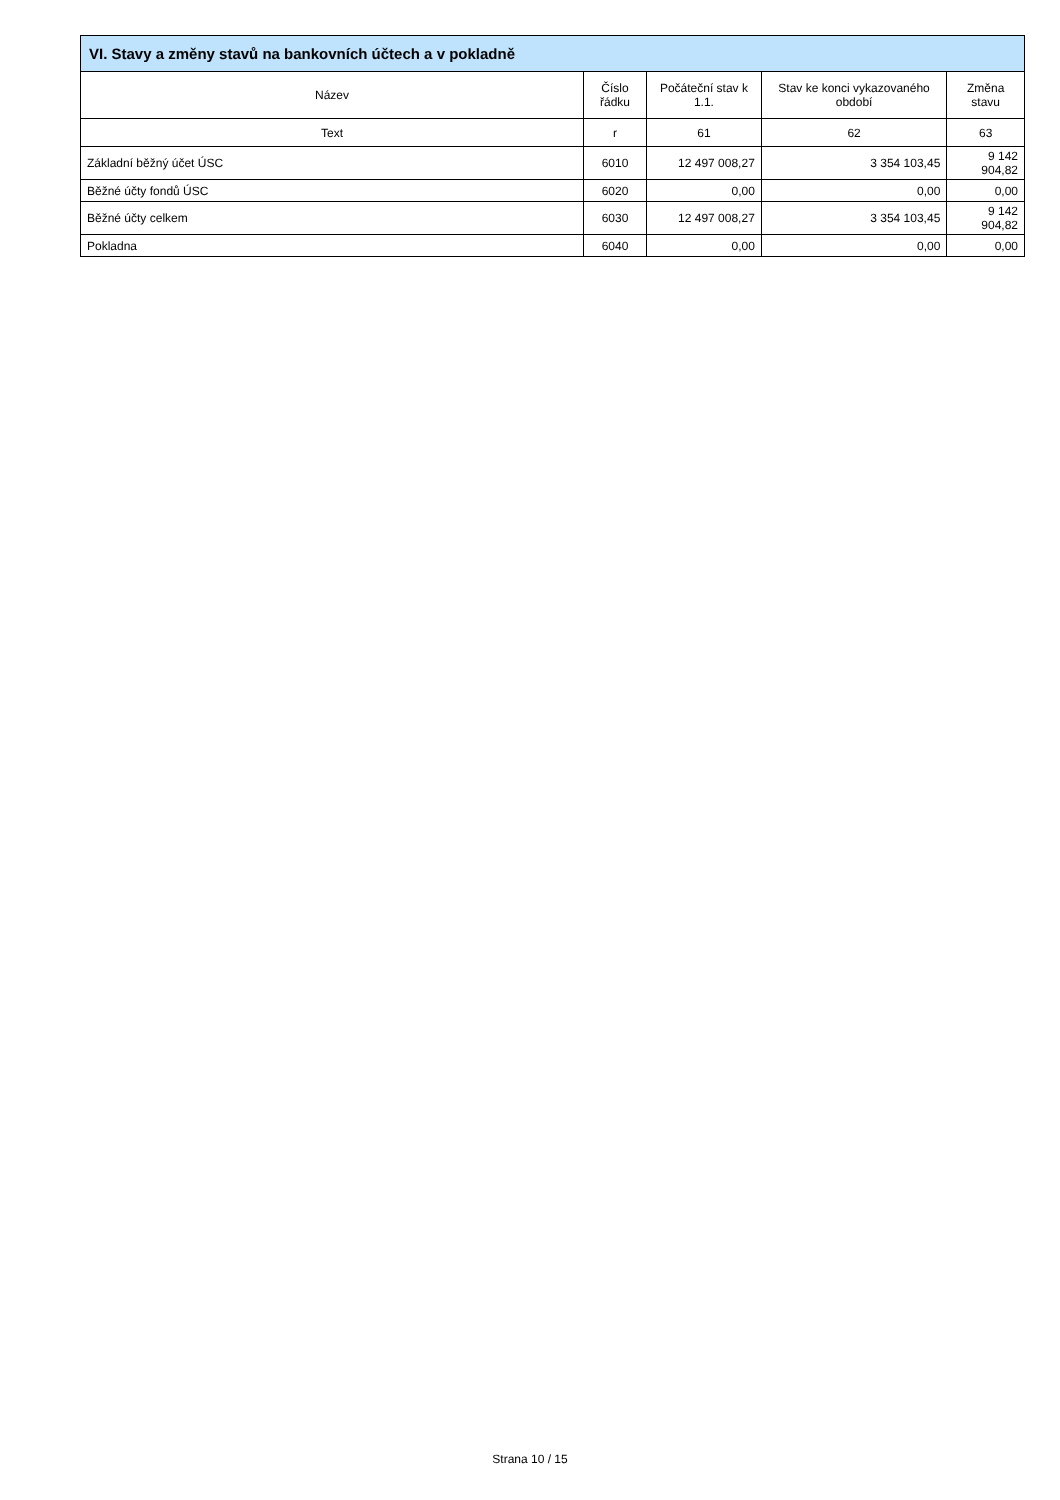| VI. Stavy a změny stavů na bankovních účtech a v pokladně | | | | |
| --- | --- | --- | --- | --- |
| Název | Číslo řádku | Počáteční stav k 1.1. | Stav ke konci vykazovaného období | Změna stavu |
| Text | r | 61 | 62 | 63 |
| Základní běžný účet ÚSC | 6010 | 12 497 008,27 | 3 354 103,45 | 9 142 904,82 |
| Běžné účty fondů ÚSC | 6020 | 0,00 | 0,00 | 0,00 |
| Běžné účty celkem | 6030 | 12 497 008,27 | 3 354 103,45 | 9 142 904,82 |
| Pokladna | 6040 | 0,00 | 0,00 | 0,00 |
Strana 10 / 15